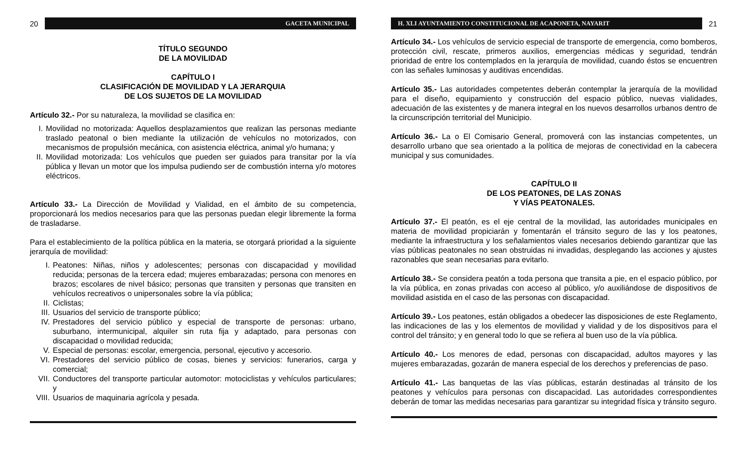20
GACETA MUNICIPAL
TÍTULO SEGUNDO
DE LA MOVILIDAD
CAPÍTULO I
CLASIFICACIÓN DE MOVILIDAD Y LA JERARQUIA
DE LOS SUJETOS DE LA MOVILIDAD
Artículo 32.- Por su naturaleza, la movilidad se clasifica en:
I. Movilidad no motorizada: Aquellos desplazamientos que realizan las personas mediante traslado peatonal o bien mediante la utilización de vehículos no motorizados, con mecanismos de propulsión mecánica, con asistencia eléctrica, animal y/o humana; y
II. Movilidad motorizada: Los vehículos que pueden ser guiados para transitar por la vía pública y llevan un motor que los impulsa pudiendo ser de combustión interna y/o motores eléctricos.
Artículo 33.- La Dirección de Movilidad y Vialidad, en el ámbito de su competencia, proporcionará los medios necesarios para que las personas puedan elegir libremente la forma de trasladarse.
Para el establecimiento de la política pública en la materia, se otorgará prioridad a la siguiente jerarquía de movilidad:
I. Peatones: Niñas, niños y adolescentes; personas con discapacidad y movilidad reducida; personas de la tercera edad; mujeres embarazadas; persona con menores en brazos; escolares de nivel básico; personas que transiten y personas que transiten en vehículos recreativos o unipersonales sobre la vía pública;
II. Ciclistas;
III. Usuarios del servicio de transporte público;
IV. Prestadores del servicio público y especial de transporte de personas: urbano, suburbano, intermunicipal, alquiler sin ruta fija y adaptado, para personas con discapacidad o movilidad reducida;
V. Especial de personas: escolar, emergencia, personal, ejecutivo y accesorio.
VI. Prestadores del servicio público de cosas, bienes y servicios: funerarios, carga y comercial;
VII. Conductores del transporte particular automotor: motociclistas y vehículos particulares; y
VIII. Usuarios de maquinaria agrícola y pesada.
H. XLI AYUNTAMIENTO CONSTITUCIONAL DE ACAPONETA, NAYARIT
21
Artículo 34.- Los vehículos de servicio especial de transporte de emergencia, como bomberos, protección civil, rescate, primeros auxilios, emergencias médicas y seguridad, tendrán prioridad de entre los contemplados en la jerarquía de movilidad, cuando éstos se encuentren con las señales luminosas y auditivas encendidas.
Artículo 35.- Las autoridades competentes deberán contemplar la jerarquía de la movilidad para el diseño, equipamiento y construcción del espacio público, nuevas vialidades, adecuación de las existentes y de manera integral en los nuevos desarrollos urbanos dentro de la circunscripción territorial del Municipio.
Artículo 36.- La o El Comisario General, promoverá con las instancias competentes, un desarrollo urbano que sea orientado a la política de mejoras de conectividad en la cabecera municipal y sus comunidades.
CAPÍTULO II
DE LOS PEATONES, DE LAS ZONAS
Y VÍAS PEATONALES.
Artículo 37.- El peatón, es el eje central de la movilidad, las autoridades municipales en materia de movilidad propiciarán y fomentarán el tránsito seguro de las y los peatones, mediante la infraestructura y los señalamientos viales necesarios debiendo garantizar que las vías públicas peatonales no sean obstruidas ni invadidas, desplegando las acciones y ajustes razonables que sean necesarias para evitarlo.
Artículo 38.- Se considera peatón a toda persona que transita a pie, en el espacio público, por la vía pública, en zonas privadas con acceso al público, y/o auxiliándose de dispositivos de movilidad asistida en el caso de las personas con discapacidad.
Artículo 39.- Los peatones, están obligados a obedecer las disposiciones de este Reglamento, las indicaciones de las y los elementos de movilidad y vialidad y de los dispositivos para el control del tránsito; y en general todo lo que se refiera al buen uso de la vía pública.
Artículo 40.- Los menores de edad, personas con discapacidad, adultos mayores y las mujeres embarazadas, gozarán de manera especial de los derechos y preferencias de paso.
Artículo 41.- Las banquetas de las vías públicas, estarán destinadas al tránsito de los peatones y vehículos para personas con discapacidad. Las autoridades correspondientes deberán de tomar las medidas necesarias para garantizar su integridad física y tránsito seguro.